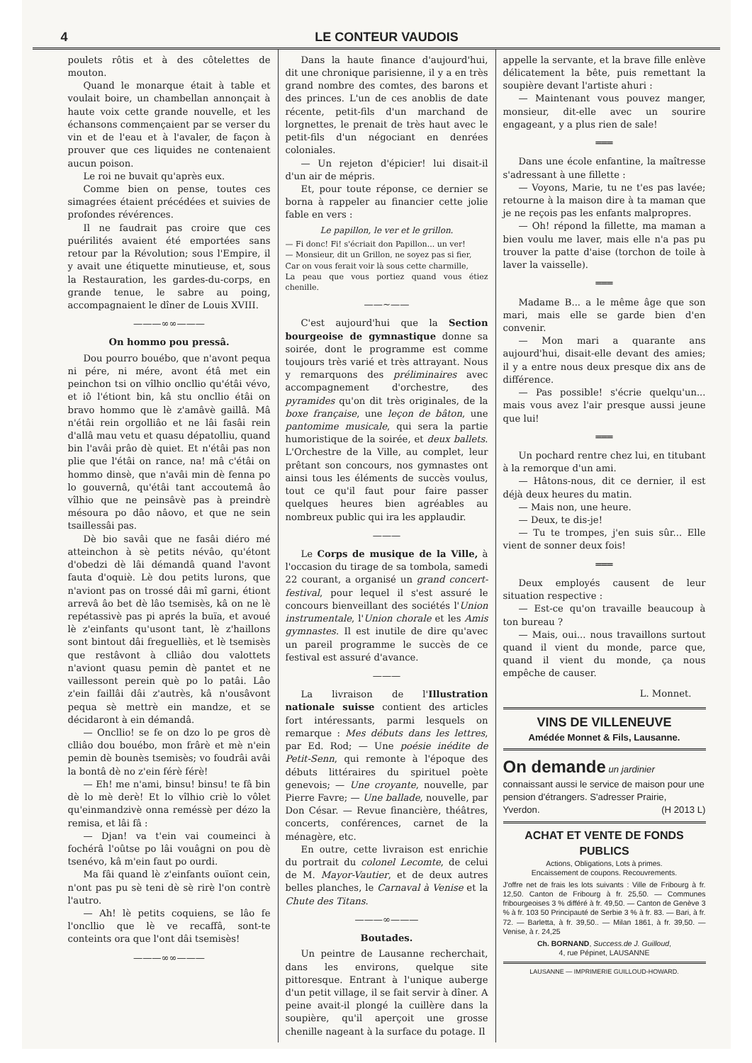4 LE CONTEUR VAUDOIS
poulets rôtis et à des côtelettes de mouton.
Quand le monarque était à table et voulait boire, un chambellan annonçait à haute voix cette grande nouvelle, et les échansons commençaient par se verser du vin et de l'eau et à l'avaler, de façon à prouver que ces liquides ne contenaient aucun poison.
Le roi ne buvait qu'après eux.
Comme bien on pense, toutes ces simagrées étaient précédées et suivies de profondes révérences.
Il ne faudrait pas croire que ces puérilités avaient été emportées sans retour par la Révolution; sous l'Empire, il y avait une étiquette minutieuse, et, sous la Restauration, les gardes-du-corps, en grande tenue, le sabre au poing, accompagnaient le dîner de Louis XVIII.
———∞∞———
On hommo pou pressâ.
Dou pourro bouébo, que n'avont pequa ni pére, ni mére, avont étâ met ein peinchon tsi on vîlhio oncllio qu'étâi vévo, et iô l'étiont bin, kâ stu oncllio étâi on bravo hommo que lè z'amâvè gaillâ. Mâ n'étâi rein orgolliâo et ne lâi fasâi rein d'allâ mau vetu et quasu dépatolliu, quand bin l'avâi prâo dè quiet. Et n'étâi pas non plie que l'étâi on rance, na! mâ c'étâi on hommo dinsè, que n'avâi min dè fenna po lo gouvernâ, qu'étâi tant accoutemâ âo vîlhio que ne peinsâvè pas à preindrè mésoura po dâo nâovo, et que ne sein tsaillessâi pas.
Dè bio savâi que ne fasâi diéro mé atteinchon à sè petits névâo, qu'étont d'obedzi dè lâi démandâ quand l'avont fauta d'oquiè. Lè dou petits lurons, que n'aviont pas on trossé dâi mî garni, étiont arrevâ âo bet dè lâo tsemisès, kâ on ne lè repétassivè pas pi aprés la buïa, et avoué lè z'einfants qu'usont tant, lè z'haillons sont bintout dâi freguelliès, et lè tsemisès que restâvont à clliâo dou valottets n'aviont quasu pemin dè pantet et ne vaillessont perein què po lo patâi. Lâo z'ein faillâi dâi z'autrès, kâ n'ousâvont pequa sè mettrè ein mandze, et se décidaront à ein démandâ.
— Oncllio! se fe on dzo lo pe gros dè clliâo dou bouébo, mon frârè et mè n'ein pemin dè bounès tsemisès; vo foudrâi avâi la bontâ dè no z'ein férè férè!
— Eh! me n'ami, binsu! binsu! te fâ bin dè lo mè derè! Et lo vîlhio criè lo vôlet qu'einmandzivè onna reméssè per dézo la remisa, et lâi fâ :
— Djan! va t'ein vai coumeinci à fochérâ l'oûtse po lâi vouâgni on pou dè tsenévo, kâ m'ein faut po ourdi.
Ma fâi quand lè z'einfants ouïont cein, n'ont pas pu sè teni dè sè rirè l'on contrè l'autro.
— Ah! lè petits coquiens, se lâo fe l'oncllio que lè ve recaffâ, sont-te conteints ora que l'ont dâi tsemisès!
———∞∞———
Dans la haute finance d'aujourd'hui, dit une chronique parisienne, il y a en très grand nombre des comtes, des barons et des princes. L'un de ces anoblis de date récente, petit-fils d'un marchand de lorgnettes, le prenait de très haut avec le petit-fils d'un négociant en denrées coloniales.
— Un rejeton d'épicier! lui disait-il d'un air de mépris.
Et, pour toute réponse, ce dernier se borna à rappeler au financier cette jolie fable en vers :
Le papillon, le ver et le grillon.
— Fi donc! Fi! s'écriait don Papillon... un ver!
— Monsieur, dit un Grillon, ne soyez pas si fier,
Car on vous ferait voir là sous cette charmille,
La peau que vous portiez quand vous étiez chenille.
——~——
C'est aujourd'hui que la Section bourgeoise de gymnastique donne sa soirée, dont le programme est comme toujours très varié et très attrayant. Nous y remarquons des préliminaires avec accompagnement d'orchestre, des pyramides qu'on dit très originales, de la boxe française, une leçon de bâton, une pantomime musicale, qui sera la partie humoristique de la soirée, et deux ballets. L'Orchestre de la Ville, au complet, leur prêtant son concours, nos gymnastes ont ainsi tous les éléments de succès voulus, tout ce qu'il faut pour faire passer quelques heures bien agréables au nombreux public qui ira les applaudir.
———
Le Corps de musique de la Ville, à l'occasion du tirage de sa tombola, samedi 22 courant, a organisé un grand concert-festival, pour lequel il s'est assuré le concours bienveillant des sociétés l'Union instrumentale, l'Union chorale et les Amis gymnastes. Il est inutile de dire qu'avec un pareil programme le succès de ce festival est assuré d'avance.
———
La livraison de l'Illustration nationale suisse contient des articles fort intéressants, parmi lesquels on remarque : Mes débuts dans les lettres, par Ed. Rod; — Une poésie inédite de Petit-Senn, qui remonte à l'époque des débuts littéraires du spirituel poète genevois; — Une croyante, nouvelle, par Pierre Favre; — Une ballade, nouvelle, par Don César. — Revue financière, théâtres, concerts, conférences, carnet de la ménagère, etc.
En outre, cette livraison est enrichie du portrait du colonel Lecomte, de celui de M. Mayor-Vautier, et de deux autres belles planches, le Carnaval à Venise et la Chute des Titans.
———∞———
Boutades.
Un peintre de Lausanne recherchait, dans les environs, quelque site pittoresque. Entrant à l'unique auberge d'un petit village, il se fait servir à dîner. A peine avait-il plongé la cuillère dans la soupière, qu'il aperçoit une grosse chenille nageant à la surface du potage. Il
appelle la servante, et la brave fille enlève délicatement la bête, puis remettant la soupière devant l'artiste ahuri :
— Maintenant vous pouvez manger, monsieur, dit-elle avec un sourire engageant, y a plus rien de sale!
═══
Dans une école enfantine, la maîtresse s'adressant à une fillette :
— Voyons, Marie, tu ne t'es pas lavée; retourne à la maison dire à ta maman que je ne reçois pas les enfants malpropres.
— Oh! répond la fillette, ma maman a bien voulu me laver, mais elle n'a pas pu trouver la patte d'aise (torchon de toile à laver la vaisselle).
═══
Madame B... a le même âge que son mari, mais elle se garde bien d'en convenir.
— Mon mari a quarante ans aujourd'hui, disait-elle devant des amies; il y a entre nous deux presque dix ans de différence.
— Pas possible! s'écrie quelqu'un... mais vous avez l'air presque aussi jeune que lui!
═══
Un pochard rentre chez lui, en titubant à la remorque d'un ami.
— Hâtons-nous, dit ce dernier, il est déjà deux heures du matin.
— Mais non, une heure.
— Deux, te dis-je!
— Tu te trompes, j'en suis sûr... Elle vient de sonner deux fois!
═══
Deux employés causent de leur situation respective :
— Est-ce qu'on travaille beaucoup à ton bureau ?
— Mais, oui... nous travaillons surtout quand il vient du monde, parce que, quand il vient du monde, ça nous empêche de causer.
L. Monnet.
VINS DE VILLENEUVE
Amédée Monnet & Fils, Lausanne.
On demande un jardinier connaissant aussi le service de maison pour une pension d'étrangers. S'adresser Prairie, Yverdon. (H 2013 L)
ACHAT ET VENTE DE FONDS PUBLICS
Actions, Obligations, Lots à primes.
Encaissement de coupons. Recouvrements.
J'offre net de frais les lots suivants : Ville de Fribourg à fr. 12,50. Canton de Fribourg à fr. 25,50. — Communes fribourgeoises 3 % différé à fr. 49,50. — Canton de Genève 3 % à fr. 103 50 Principauté de Serbie 3 % à fr. 83. — Bari, à fr. 72. — Barletta, à fr. 39,50.. — Milan 1861, à fr. 39,50. — Venise, à r. 24,25
Ch. BORNAND, Success.de J. Guilloud,
4, rue Pépinet, LAUSANNE
LAUSANNE — IMPRIMERIE GUILLOUD-HOWARD.